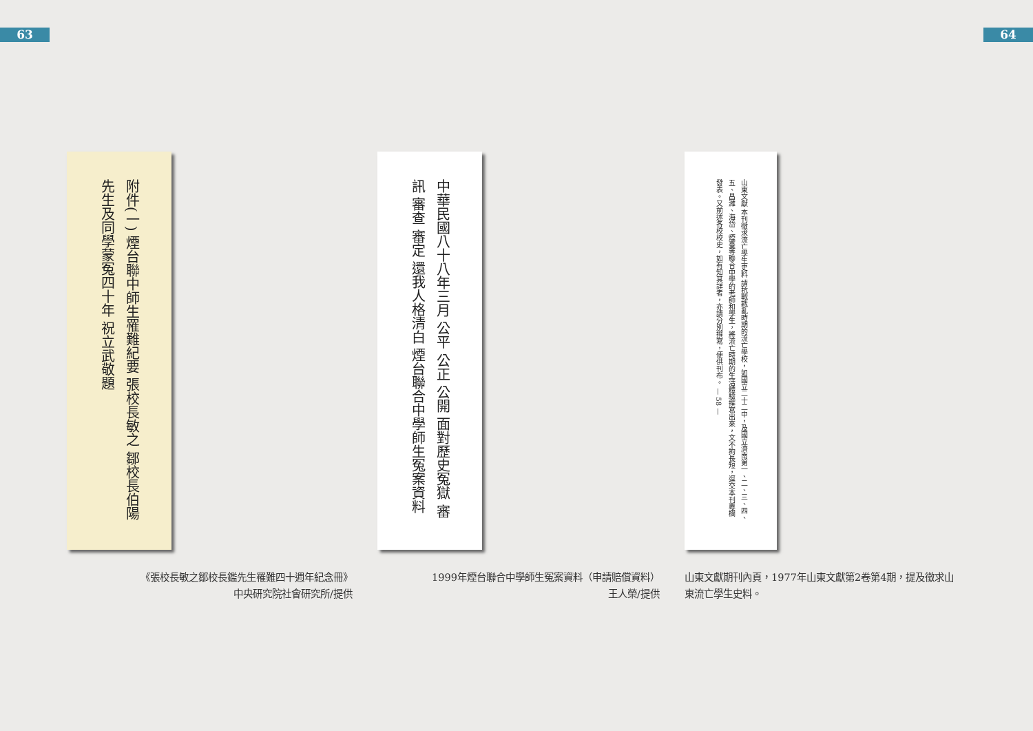63 64
附件(一) 煙台聯中師生罹難紀要 張校長敏之 鄒校長伯陽先生及同學蒙冤四十年 祝立武敬題
《張校長敏之鄒校長鑑先生罹難四十週年紀念冊》
中央研究院社會研究所/提供
中華民國八十八年三月 公平 公正 公開 面對歷史冤獄 審訊 審查 審定 還我人格清白 煙台聯合中學師生冤案資料
1999年煙台聯合中學師生冤案資料（申請賠償資料）
王人榮/提供
山東文獻 本刊徵求流亡學生史料 請抗戰戡亂時期的流亡學校，如國立二十二中，及國立濟南第一、二、三、四、五、昌濰、海岱、煙臺等聯合中學的老師和學生，將流亡時期的生活體驗撰寫出來，文不拘長短，逕交本刊專欄發表。又前述各校校史，如有知其詳者，亦請分別撰寫，便供刊布。 — 58 —
山東文獻期刊內頁，1977年山東文獻第2卷第4期，提及徵求山東流亡學生史料。